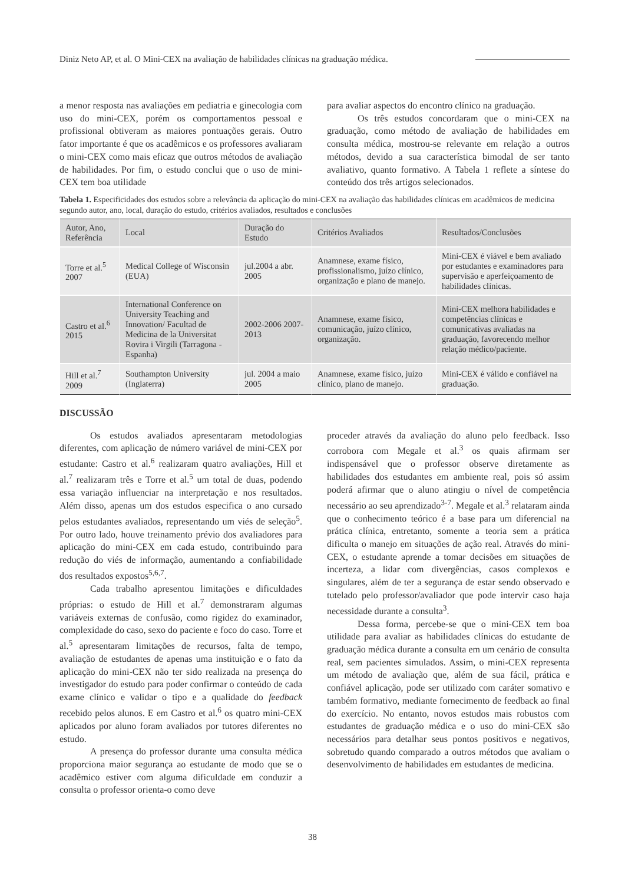Diniz Neto AP, et al. O Mini-CEX na avaliação de habilidades clínicas na graduação médica.
a menor resposta nas avaliações em pediatria e ginecologia com uso do mini-CEX, porém os comportamentos pessoal e profissional obtiveram as maiores pontuações gerais. Outro fator importante é que os acadêmicos e os professores avaliaram o mini-CEX como mais eficaz que outros métodos de avaliação de habilidades. Por fim, o estudo conclui que o uso de mini-CEX tem boa utilidade
para avaliar aspectos do encontro clínico na graduação.
Os três estudos concordaram que o mini-CEX na graduação, como método de avaliação de habilidades em consulta médica, mostrou-se relevante em relação a outros métodos, devido a sua característica bimodal de ser tanto avaliativo, quanto formativo. A Tabela 1 reflete a síntese do conteúdo dos três artigos selecionados.
Tabela 1. Especificidades dos estudos sobre a relevância da aplicação do mini-CEX na avaliação das habilidades clínicas em acadêmicos de medicina segundo autor, ano, local, duração do estudo, critérios avaliados, resultados e conclusões
| Autor, Ano, Referência | Local | Duração do Estudo | Critérios Avaliados | Resultados/Conclusões |
| --- | --- | --- | --- | --- |
| Torre et al.<sup>5</sup> 2007 | Medical College of Wisconsin (EUA) | jul.2004 a abr. 2005 | Anamnese, exame físico, profissionalismo, juízo clínico, organização e plano de manejo. | Mini-CEX é viável e bem avaliado por estudantes e examinadores para supervisão e aperfeiçoamento de habilidades clínicas. |
| Castro et al.<sup>6</sup> 2015 | International Conference on University Teaching and Innovation/ Facultad de Medicina de la Universitat Rovira i Virgili (Tarragona - Espanha) | 2002-2006 2007-2013 | Anamnese, exame físico, comunicação, juízo clínico, organização. | Mini-CEX melhora habilidades e competências clínicas e comunicativas avaliadas na graduação, favorecendo melhor relação médico/paciente. |
| Hill et al.<sup>7</sup> 2009 | Southampton University (Inglaterra) | jul. 2004 a maio 2005 | Anamnese, exame físico, juízo clínico, plano de manejo. | Mini-CEX é válido e confiável na graduação. |
DISCUSSÃO
Os estudos avaliados apresentaram metodologias diferentes, com aplicação de número variável de mini-CEX por estudante: Castro et al.<sup>6</sup> realizaram quatro avaliações, Hill et al.<sup>7</sup> realizaram três e Torre et al.<sup>5</sup> um total de duas, podendo essa variação influenciar na interpretação e nos resultados. Além disso, apenas um dos estudos especifica o ano cursado pelos estudantes avaliados, representando um viés de seleção<sup>5</sup>. Por outro lado, houve treinamento prévio dos avaliadores para aplicação do mini-CEX em cada estudo, contribuindo para redução do viés de informação, aumentando a confiabilidade dos resultados expostos<sup>5,6,7</sup>.
Cada trabalho apresentou limitações e dificuldades próprias: o estudo de Hill et al.<sup>7</sup> demonstraram algumas variáveis externas de confusão, como rigidez do examinador, complexidade do caso, sexo do paciente e foco do caso. Torre et al.<sup>5</sup> apresentaram limitações de recursos, falta de tempo, avaliação de estudantes de apenas uma instituição e o fato da aplicação do mini-CEX não ter sido realizada na presença do investigador do estudo para poder confirmar o conteúdo de cada exame clínico e validar o tipo e a qualidade do feedback recebido pelos alunos. E em Castro et al.<sup>6</sup> os quatro mini-CEX aplicados por aluno foram avaliados por tutores diferentes no estudo.
A presença do professor durante uma consulta médica proporciona maior segurança ao estudante de modo que se o acadêmico estiver com alguma dificuldade em conduzir a consulta o professor orienta-o como deve
proceder através da avaliação do aluno pelo feedback. Isso corrobora com Megale et al.<sup>3</sup> os quais afirmam ser indispensável que o professor observe diretamente as habilidades dos estudantes em ambiente real, pois só assim poderá afirmar que o aluno atingiu o nível de competência necessário ao seu aprendizado<sup>3-7</sup>. Megale et al.<sup>3</sup> relataram ainda que o conhecimento teórico é a base para um diferencial na prática clínica, entretanto, somente a teoria sem a prática dificulta o manejo em situações de ação real. Através do mini-CEX, o estudante aprende a tomar decisões em situações de incerteza, a lidar com divergências, casos complexos e singulares, além de ter a segurança de estar sendo observado e tutelado pelo professor/avaliador que pode intervir caso haja necessidade durante a consulta<sup>3</sup>.
Dessa forma, percebe-se que o mini-CEX tem boa utilidade para avaliar as habilidades clínicas do estudante de graduação médica durante a consulta em um cenário de consulta real, sem pacientes simulados. Assim, o mini-CEX representa um método de avaliação que, além de sua fácil, prática e confiável aplicação, pode ser utilizado com caráter somativo e também formativo, mediante fornecimento de feedback ao final do exercício. No entanto, novos estudos mais robustos com estudantes de graduação médica e o uso do mini-CEX são necessários para detalhar seus pontos positivos e negativos, sobretudo quando comparado a outros métodos que avaliam o desenvolvimento de habilidades em estudantes de medicina.
38